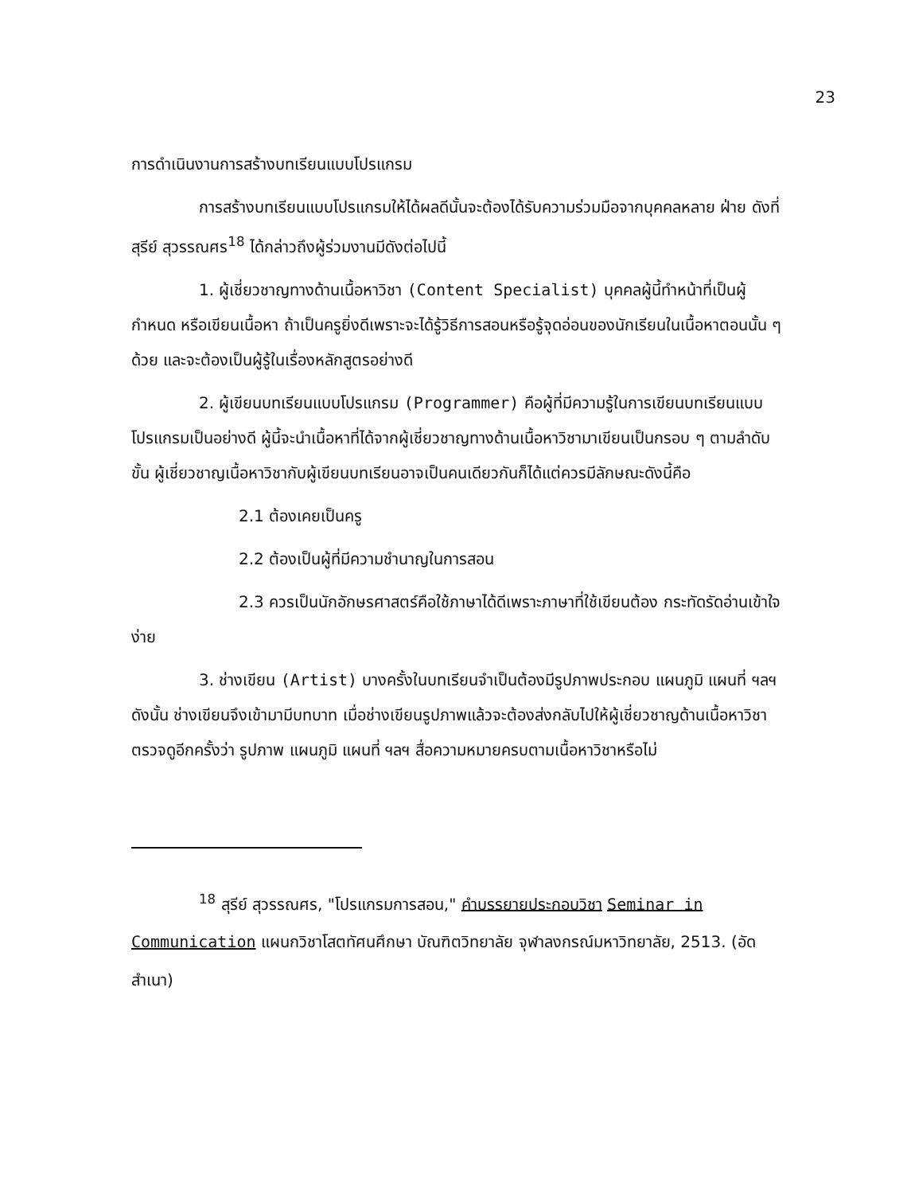23
การดำเนินงานการสร้างบทเรียนแบบโปรแกรม
การสร้างบทเรียนแบบโปรแกรมให้ได้ผลดีนั้นจะต้องได้รับความร่วมมือจากบุคคลหลาย ฝ่าย ดังที่ สุรีย์ สุวรรณศร<sup>18</sup> ได้กล่าวถึงผู้ร่วมงานมีดังต่อไปนี้
1. ผู้เชี่ยวชาญทางด้านเนื้อหาวิชา (Content Specialist) บุคคลผู้นี้ทำหน้าที่เป็นผู้กำหนด หรือเขียนเนื้อหา ถ้าเป็นครูยิ่งดีเพราะจะได้รู้วิธีการสอนหรือรู้จุดอ่อนของนักเรียนในเนื้อหาตอนนั้น ๆ ด้วย และจะต้องเป็นผู้รู้ในเรื่องหลักสูตรอย่างดี
2. ผู้เขียนบทเรียนแบบโปรแกรม (Programmer) คือผู้ที่มีความรู้ในการเขียนบทเรียนแบบโปรแกรมเป็นอย่างดี ผู้นี้จะนำเนื้อหาที่ได้จากผู้เชี่ยวชาญทางด้านเนื้อหาวิชามาเขียนเป็นกรอบ ๆ ตามลำดับขั้น ผู้เชี่ยวชาญเนื้อหาวิชากับผู้เขียนบทเรียนอาจเป็นคนเดียวกันก็ได้แต่ควรมีลักษณะดังนี้คือ
2.1 ต้องเคยเป็นครู
2.2 ต้องเป็นผู้ที่มีความชำนาญในการสอน
2.3 ควรเป็นนักอักษรศาสตร์คือใช้ภาษาได้ดีเพราะภาษาที่ใช้เขียนต้อง กระทัดรัดอ่านเข้าใจง่าย
3. ช่างเขียน (Artist) บางครั้งในบทเรียนจำเป็นต้องมีรูปภาพประกอบ แผนภูมิ แผนที่ ฯลฯ ดังนั้น ช่างเขียนจึงเข้ามามีบทบาท เมื่อช่างเขียนรูปภาพแล้วจะต้องส่งกลับไปให้ผู้เชี่ยวชาญด้านเนื้อหาวิชาตรวจดูอีกครั้งว่า รูปภาพ แผนภูมิ แผนที่ ฯลฯ สื่อความหมายครบตามเนื้อหาวิชาหรือไม่
<sup>18</sup> สุรีย์ สุวรรณศร, "โปรแกรมการสอน," คำบรรยายประกอบวิชา Seminar in Communication แผนกวิชาโสตทัศนศึกษา บัณฑิตวิทยาลัย จุฬาลงกรณ์มหาวิทยาลัย, 2513. (อัดสำเนา)